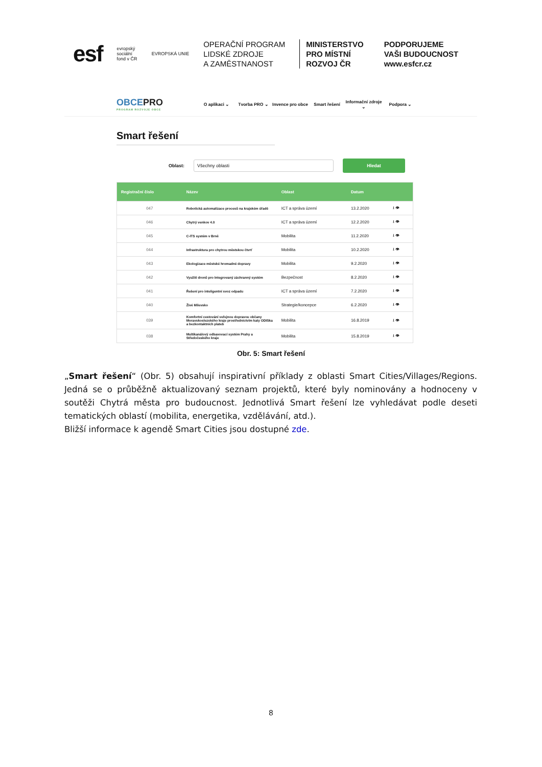esf
evropský
sociální
fond v ČR
EVROPSKÁ UNIE
OPERAČNÍ PROGRAM
LIDSKÉ ZDROJE
A ZAMĚSTNANOST
MINISTERSTVO
PRO MÍSTNÍ
ROZVOJ ČR
PODPORUJEME
VAŠI BUDOUCNOST
www.esfcr.cz
OBCEPRO
PROGRAM ROZVOJE OBCE
O aplikaci ⌄ Tvorba PRO ⌄ Invence pro obce Smart řešení Informační zdroje ⌄ Podpora ⌄
Smart řešení
Oblast:
Všechny oblasti
Hledat
| Registrační číslo | Název | Oblast | Datum | |
| --- | --- | --- | --- | --- |
| 047 | Robotická automatizace procesů na krajském úřadě | ICT a správa území | 13.2.2020 | ⭳ 👁 |
| 046 | Chytrý venkov 4.0 | ICT a správa území | 12.2.2020 | ⭳ 👁 |
| 045 | C-ITS systém v Brně | Mobilita | 11.2.2020 | ⭳ 👁 |
| 044 | Infrastruktura pro chytrou městskou čtvrť | Mobilita | 10.2.2020 | ⭳ 👁 |
| 043 | Ekologizace městské hromadné dopravy | Mobilita | 9.2.2020 | ⭳ 👁 |
| 042 | Využití dronů pro Integrovaný záchranný systém | Bezpečnost | 8.2.2020 | ⭳ 👁 |
| 041 | Řešení pro inteligentní svoz odpadu | ICT a správa území | 7.2.2020 | ⭳ 👁 |
| 040 | Živé Milevsko | Strategie/koncepce | 6.2.2020 | ⭳ 👁 |
| 039 | Komfortní cestování veřejnou dopravou občany Moravskoslezského kraje prostřednictvím katy ODISka a bezkontaktních plateb | Mobilita | 16.8.2019 | ⭳ 👁 |
| 038 | Multikanálový odbavovací systém Prahy a Středočeského kraje | Mobilita | 15.8.2019 | ⭳ 👁 |
Obr. 5: Smart řešení
„Smart řešení“ (Obr. 5) obsahují inspirativní příklady z oblasti Smart Cities/Villages/Regions. Jedná se o průběžně aktualizovaný seznam projektů, které byly nominovány a hodnoceny v soutěži Chytrá města pro budoucnost. Jednotlivá Smart řešení lze vyhledávat podle deseti tematických oblastí (mobilita, energetika, vzdělávání, atd.).
Bližší informace k agendě Smart Cities jsou dostupné zde.
8